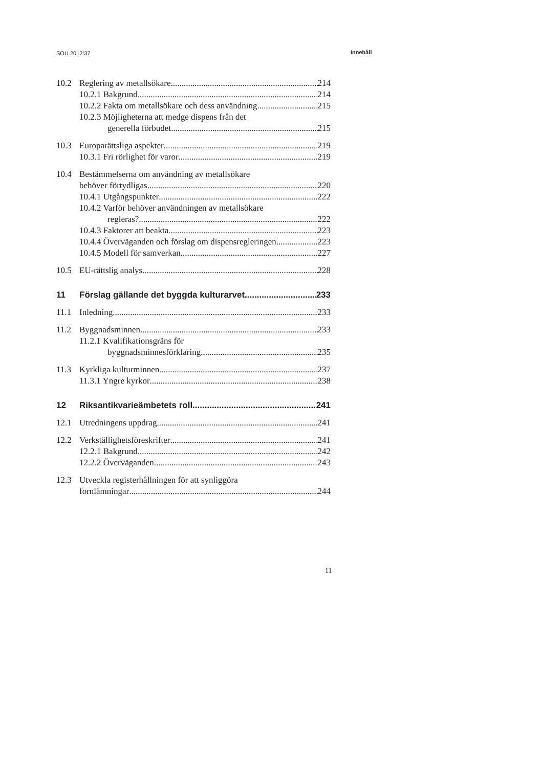SOU 2012:37 Innehåll
10.2 Reglering av metallsökare 214
10.2.1 Bakgrund 214
10.2.2 Fakta om metallsökare och dess användning 215
10.2.3 Möjligheterna att medge dispens från det
generella förbudet 215
10.3 Europarättsliga aspekter 219
10.3.1 Fri rörlighet för varor 219
10.4 Bestämmelserna om användning av metallsökare
behöver förtydligas 220
10.4.1 Utgångspunkter 222
10.4.2 Varför behöver användningen av metallsökare
regleras? 222
10.4.3 Faktorer att beakta 223
10.4.4 Överväganden och förslag om dispensregleringen 223
10.4.5 Modell för samverkan 227
10.5 EU-rättslig analys 228
11 Förslag gällande det byggda kulturarvet 233
11.1 Inledning 233
11.2 Byggnadsminnen 233
11.2.1 Kvalifikationsgräns för
byggnadsminnesförklaring 235
11.3 Kyrkliga kulturminnen 237
11.3.1 Yngre kyrkor 238
12 Riksantikvarieämbetets roll 241
12.1 Utredningens uppdrag 241
12.2 Verkställighetsföreskrifter 241
12.2.1 Bakgrund 242
12.2.2 Överväganden 243
12.3 Utveckla registerhållningen för att synliggöra
fornlämningar 244
11